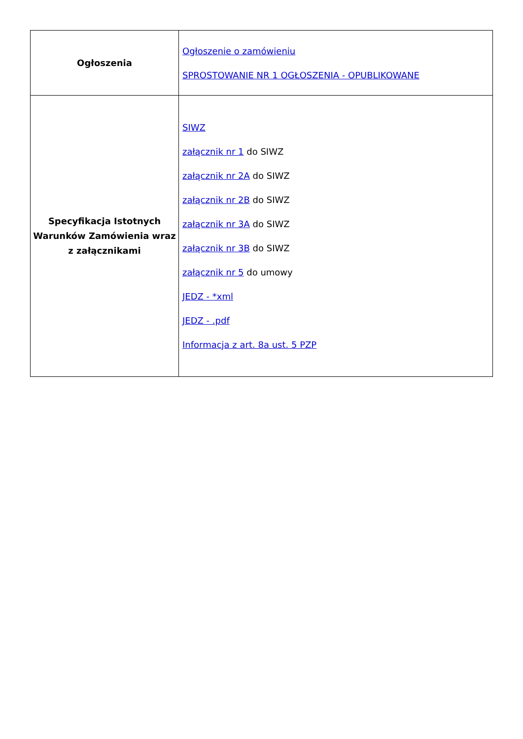| Ogłoszenia | Ogłoszenie o zamówieniu SPROSTOWANIE NR 1 OGŁOSZENIA - OPUBLIKOWANE |
| Specyfikacja Istotnych Warunków Zamówienia wraz z załącznikami | SIWZ załącznik nr 1 do SIWZ załącznik nr 2A do SIWZ załącznik nr 2B do SIWZ załącznik nr 3A do SIWZ załącznik nr 3B do SIWZ załącznik nr 5 do umowy JEDZ - *xml JEDZ - .pdf Informacja z art. 8a ust. 5 PZP |